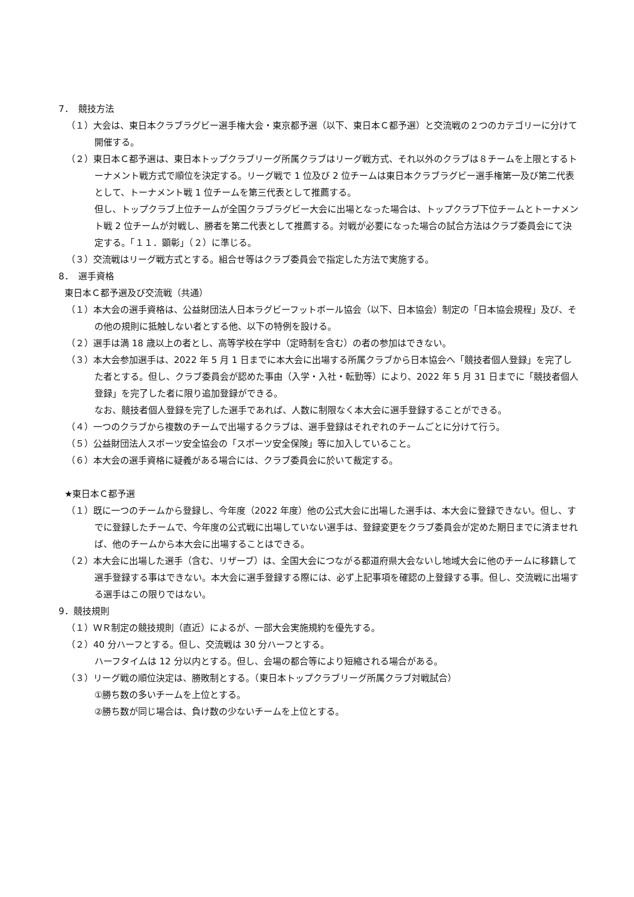7．　競技方法
（１）大会は、東日本クラブラグビー選手権大会・東京都予選（以下、東日本Ｃ都予選）と交流戦の２つのカテゴリーに分けて開催する。
（２）東日本Ｃ都予選は、東日本トップクラブリーグ所属クラブはリーグ戦方式、それ以外のクラブは８チームを上限とするトーナメント戦方式で順位を決定する。リーグ戦で 1 位及び 2 位チームは東日本クラブラグビー選手権第一及び第二代表として、トーナメント戦 1 位チームを第三代表として推薦する。
但し、トップクラブ上位チームが全国クラブラグビー大会に出場となった場合は、トップクラブ下位チームとトーナメント戦 2 位チームが対戦し、勝者を第二代表として推薦する。対戦が必要になった場合の試合方法はクラブ委員会にて決定する。「１１．顕彰」（２）に準じる。
（３）交流戦はリーグ戦方式とする。組合せ等はクラブ委員会で指定した方法で実施する。
8．　選手資格
東日本Ｃ都予選及び交流戦（共通）
（１）本大会の選手資格は、公益財団法人日本ラグビーフットボール協会（以下、日本協会）制定の「日本協会規程」及び、その他の規則に抵触しない者とする他、以下の特例を設ける。
（２）選手は満 18 歳以上の者とし、高等学校在学中（定時制を含む）の者の参加はできない。
（３）本大会参加選手は、2022 年 5 月 1 日までに本大会に出場する所属クラブから日本協会へ「競技者個人登録」を完了した者とする。但し、クラブ委員会が認めた事由（入学・入社・転勤等）により、2022 年 5 月 31 日までに「競技者個人登録」を完了した者に限り追加登録ができる。
なお、競技者個人登録を完了した選手であれば、人数に制限なく本大会に選手登録することができる。
（４）一つのクラブから複数のチームで出場するクラブは、選手登録はそれぞれのチームごとに分けて行う。
（５）公益財団法人スポーツ安全協会の「スポーツ安全保険」等に加入していること。
（６）本大会の選手資格に疑義がある場合には、クラブ委員会に於いて裁定する。
★東日本Ｃ都予選
（１）既に一つのチームから登録し、今年度（2022 年度）他の公式大会に出場した選手は、本大会に登録できない。但し、すでに登録したチームで、今年度の公式戦に出場していない選手は、登録変更をクラブ委員会が定めた期日までに済ませれば、他のチームから本大会に出場することはできる。
（２）本大会に出場した選手（含む、リザーブ）は、全国大会につながる都道府県大会ないし地域大会に他のチームに移籍して選手登録する事はできない。本大会に選手登録する際には、必ず上記事項を確認の上登録する事。但し、交流戦に出場する選手はこの限りではない。
9．競技規則
（１）ＷＲ制定の競技規則（直近）によるが、一部大会実施規約を優先する。
（２）40 分ハーフとする。但し、交流戦は 30 分ハーフとする。
ハーフタイムは 12 分以内とする。但し、会場の都合等により短縮される場合がある。
（３）リーグ戦の順位決定は、勝敗制とする。（東日本トップクラブリーグ所属クラブ対戦試合）
①勝ち数の多いチームを上位とする。
②勝ち数が同じ場合は、負け数の少ないチームを上位とする。